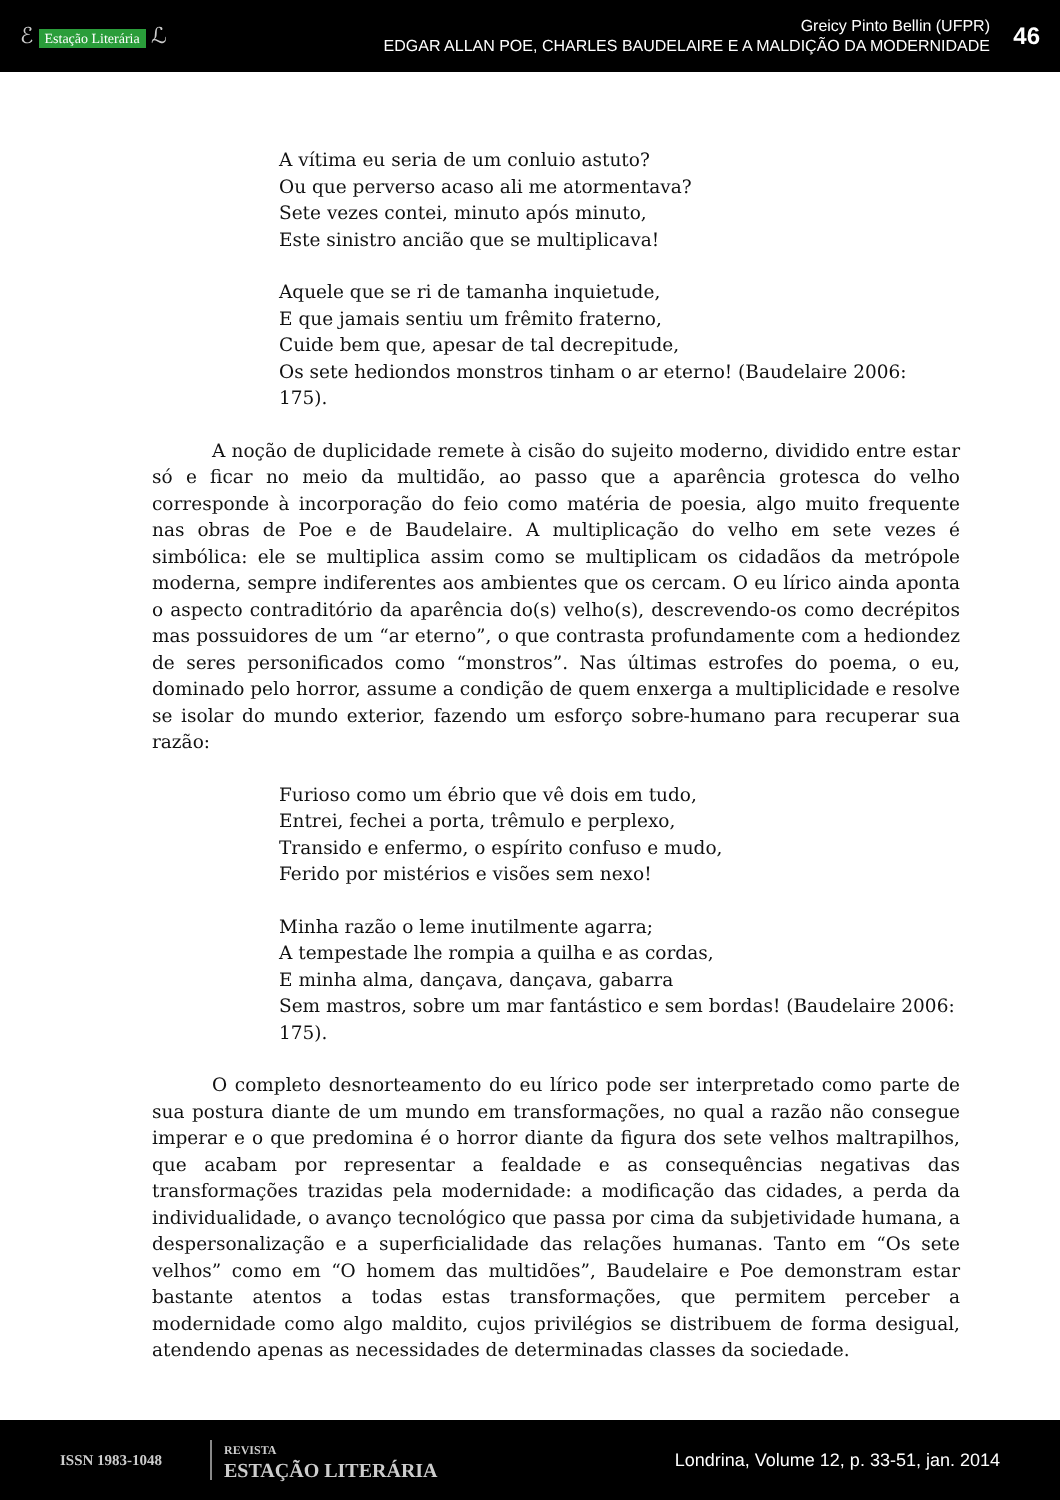ℰ Estação Literária ℒ
Greicy Pinto Bellin (UFPR)
EDGAR ALLAN POE, CHARLES BAUDELAIRE E A MALDIÇÃO DA MODERNIDADE
46
A vítima eu seria de um conluio astuto?
Ou que perverso acaso ali me atormentava?
Sete vezes contei, minuto após minuto,
Este sinistro ancião que se multiplicava!
Aquele que se ri de tamanha inquietude,
E que jamais sentiu um frêmito fraterno,
Cuide bem que, apesar de tal decrepitude,
Os sete hediondos monstros tinham o ar eterno! (Baudelaire 2006: 175).
A noção de duplicidade remete à cisão do sujeito moderno, dividido entre estar só e ficar no meio da multidão, ao passo que a aparência grotesca do velho corresponde à incorporação do feio como matéria de poesia, algo muito frequente nas obras de Poe e de Baudelaire. A multiplicação do velho em sete vezes é simbólica: ele se multiplica assim como se multiplicam os cidadãos da metrópole moderna, sempre indiferentes aos ambientes que os cercam. O eu lírico ainda aponta o aspecto contraditório da aparência do(s) velho(s), descrevendo-os como decrépitos mas possuidores de um “ar eterno”, o que contrasta profundamente com a hediondez de seres personificados como “monstros”. Nas últimas estrofes do poema, o eu, dominado pelo horror, assume a condição de quem enxerga a multiplicidade e resolve se isolar do mundo exterior, fazendo um esforço sobre-humano para recuperar sua razão:
Furioso como um ébrio que vê dois em tudo,
Entrei, fechei a porta, trêmulo e perplexo,
Transido e enfermo, o espírito confuso e mudo,
Ferido por mistérios e visões sem nexo!
Minha razão o leme inutilmente agarra;
A tempestade lhe rompia a quilha e as cordas,
E minha alma, dançava, dançava, gabarra
Sem mastros, sobre um mar fantástico e sem bordas! (Baudelaire 2006: 175).
O completo desnorteamento do eu lírico pode ser interpretado como parte de sua postura diante de um mundo em transformações, no qual a razão não consegue imperar e o que predomina é o horror diante da figura dos sete velhos maltrapilhos, que acabam por representar a fealdade e as consequências negativas das transformações trazidas pela modernidade: a modificação das cidades, a perda da individualidade, o avanço tecnológico que passa por cima da subjetividade humana, a despersonalização e a superficialidade das relações humanas. Tanto em “Os sete velhos” como em “O homem das multidões”, Baudelaire e Poe demonstram estar bastante atentos a todas estas transformações, que permitem perceber a modernidade como algo maldito, cujos privilégios se distribuem de forma desigual, atendendo apenas as necessidades de determinadas classes da sociedade.
ISSN 1983-1048
REVISTA
ESTAÇÃO LITERÁRIA
Londrina, Volume 12, p. 33-51, jan. 2014